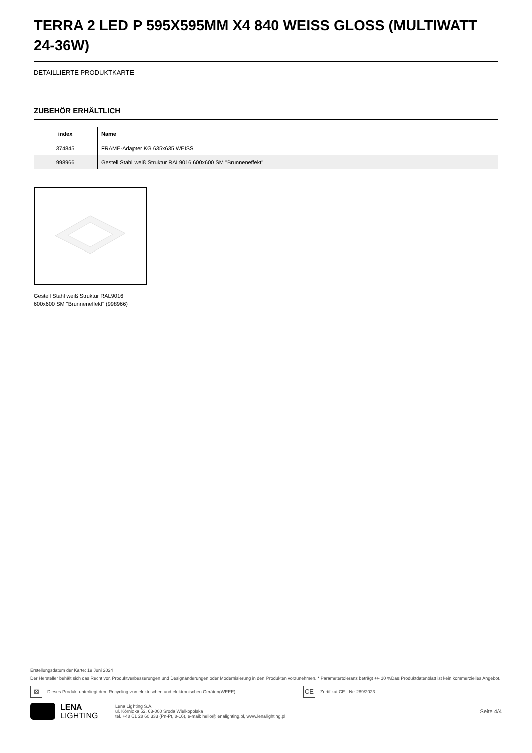TERRA 2 LED P 595X595MM X4 840 WEISS GLOSS (MULTIWATT 24-36W)
DETAILLIERTE PRODUKTKARTE
ZUBEHÖR ERHÄLTLICH
| index | Name |
| --- | --- |
| 374845 | FRAME-Adapter KG 635x635 WEISS |
| 998966 | Gestell Stahl weiß Struktur RAL9016 600x600 SM "Brunneneffekt" |
Gestell Stahl weiß Struktur RAL9016 600x600 SM "Brunneneffekt" (998966)
Erstellungsdatum der Karte: 19 Juni 2024
Der Hersteller behält sich das Recht vor, Produktverbesserungen und Designänderungen oder Modernisierung in den Produkten vorzunehmen. * Parametertoleranz beträgt +/- 10 %Das Produktdatenblatt ist kein kommerzielles Angebot.
⊠ Dieses Produkt unterliegt dem Recycling von elektrischen und elektronischen Geräten(WEEE) CE Zertifikat CE - Nr: 289/2023
LENA
LIGHTING
Lena Lighting S.A.
ul. Kórnicka 52, 63-000 Środa Wielkopolska
tel. +48 61 28 60 333 (Pn-Pt, 8-16), e-mail: hello@lenalighting.pl, www.lenalighting.pl
Seite 4/4